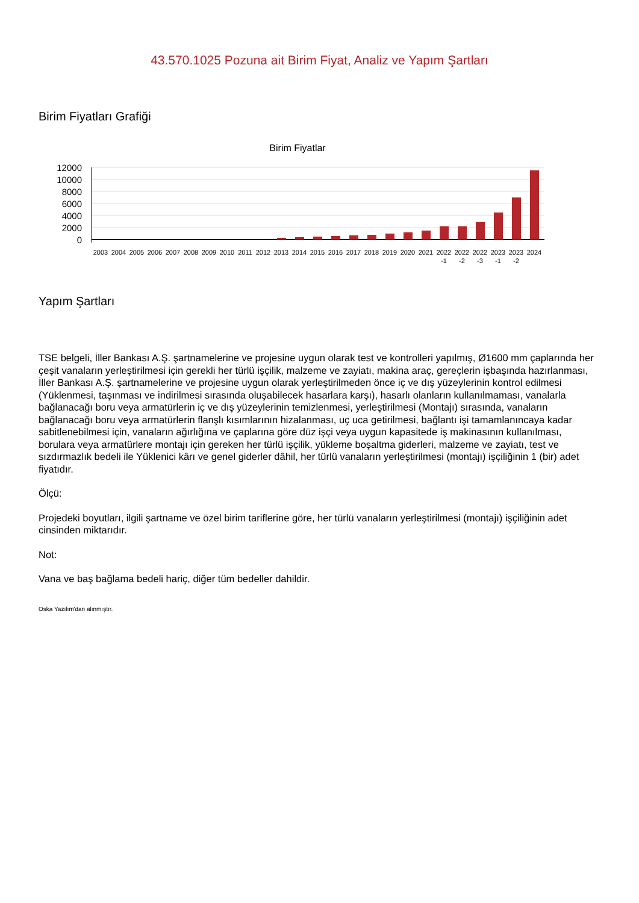43.570.1025 Pozuna ait Birim Fiyat, Analiz ve Yapım Şartları
Birim Fiyatları Grafiği
Birim Fiyatlar
12000
10000
8000
6000
4000
2000
0
2003
2004
2005
2006
2007
2008
2009
2010
2011
2012
2013
2014
2015
2016
2017
2018
2019
2020
2021
2022
2022
2022
2023
2023
2024
-1
-2
-3
-1
-2
Yapım Şartları
TSE belgeli, İller Bankası A.Ş. şartnamelerine ve projesine uygun olarak test ve kontrolleri yapılmış, Ø1600 mm çaplarında her çeşit vanaların yerleştirilmesi için gerekli her türlü işçilik, malzeme ve zayiatı, makina araç, gereçlerin işbaşında hazırlanması, İller Bankası A.Ş. şartnamelerine ve projesine uygun olarak yerleştirilmeden önce iç ve dış yüzeylerinin kontrol edilmesi (Yüklenmesi, taşınması ve indirilmesi sırasında oluşabilecek hasarlara karşı), hasarlı olanların kullanılmaması, vanalarla bağlanacağı boru veya armatürlerin iç ve dış yüzeylerinin temizlenmesi, yerleştirilmesi (Montajı) sırasında, vanaların bağlanacağı boru veya armatürlerin flanşlı kısımlarının hizalanması, uç uca getirilmesi, bağlantı işi tamamlanıncaya kadar sabitlenebilmesi için, vanaların ağırlığına ve çaplarına göre düz işçi veya uygun kapasitede iş makinasının kullanılması, borulara veya armatürlere montajı için gereken her türlü işçilik, yükleme boşaltma giderleri, malzeme ve zayiatı, test ve sızdırmazlık bedeli ile Yüklenici kârı ve genel giderler dâhil, her türlü vanaların yerleştirilmesi (montajı) işçiliğinin 1 (bir) adet fiyatıdır.
Ölçü:
Projedeki boyutları, ilgili şartname ve özel birim tariflerine göre, her türlü vanaların yerleştirilmesi (montajı) işçiliğinin adet cinsinden miktarıdır.
Not:
Vana ve baş bağlama bedeli hariç, diğer tüm bedeller dahildir.
Oska Yazılım'dan alınmıştır.